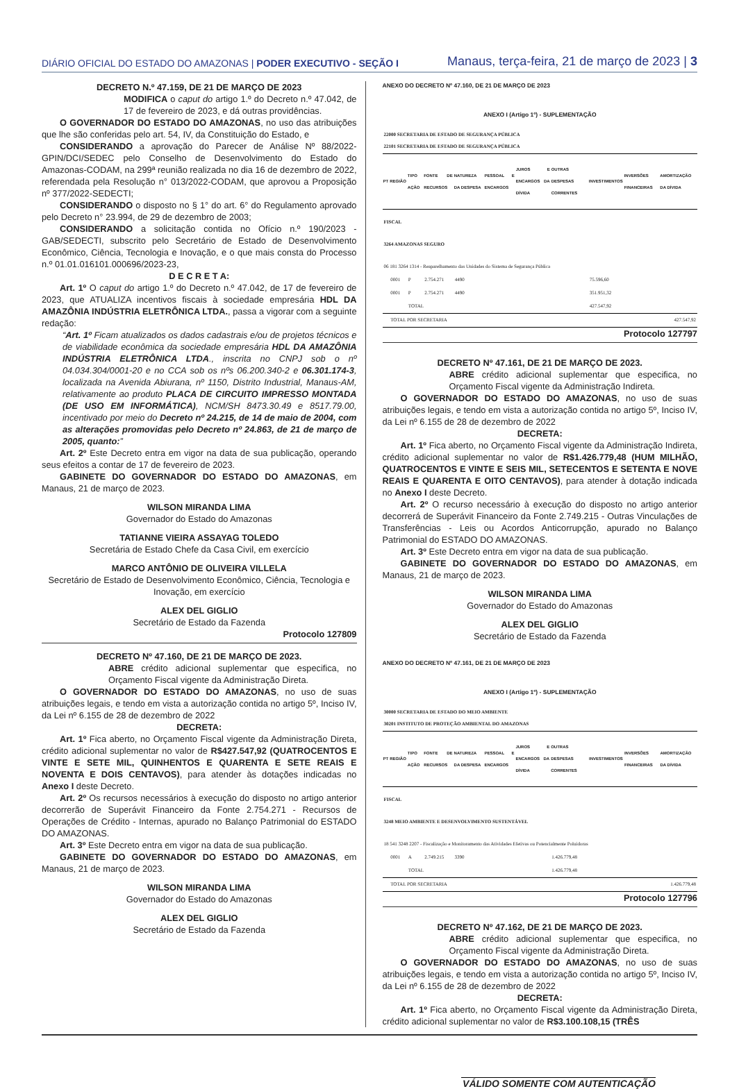DIÁRIO OFICIAL DO ESTADO DO AMAZONAS | PODER EXECUTIVO - SEÇÃO I
Manaus, terça-feira, 21 de março de 2023 | 3
DECRETO N.º 47.159, DE 21 DE MARÇO DE 2023
MODIFICA o caput do artigo 1.º do Decreto n.º 47.042, de 17 de fevereiro de 2023, e dá outras providências.
O GOVERNADOR DO ESTADO DO AMAZONAS, no uso das atribuições que lhe são conferidas pelo art. 54, IV, da Constituição do Estado, e
CONSIDERANDO a aprovação do Parecer de Análise Nº 88/2022-GPIN/DCI/SEDEC pelo Conselho de Desenvolvimento do Estado do Amazonas-CODAM, na 299ª reunião realizada no dia 16 de dezembro de 2022, referendada pela Resolução n° 013/2022-CODAM, que aprovou a Proposição nº 377/2022-SEDECTI;
CONSIDERANDO o disposto no § 1° do art. 6° do Regulamento aprovado pelo Decreto n° 23.994, de 29 de dezembro de 2003;
CONSIDERANDO a solicitação contida no Ofício n.º 190/2023 - GAB/SEDECTI, subscrito pelo Secretário de Estado de Desenvolvimento Econômico, Ciência, Tecnologia e Inovação, e o que mais consta do Processo n.º 01.01.016101.000696/2023-23,
D E C R E T A:
Art. 1º O caput do artigo 1.º do Decreto n.º 47.042, de 17 de fevereiro de 2023, que ATUALIZA incentivos fiscais à sociedade empresária HDL DA AMAZÔNIA INDÚSTRIA ELETRÔNICA LTDA., passa a vigorar com a seguinte redação:
“Art. 1º Ficam atualizados os dados cadastrais e/ou de projetos técnicos e de viabilidade econômica da sociedade empresária HDL DA AMAZÔNIA INDÚSTRIA ELETRÔNICA LTDA., inscrita no CNPJ sob o nº 04.034.304/0001-20 e no CCA sob os nºs 06.200.340-2 e 06.301.174-3, localizada na Avenida Abiurana, nº 1150, Distrito Industrial, Manaus-AM, relativamente ao produto PLACA DE CIRCUITO IMPRESSO MONTADA (DE USO EM INFORMÁTICA), NCM/SH 8473.30.49 e 8517.79.00, incentivado por meio do Decreto nº 24.215, de 14 de maio de 2004, com as alterações promovidas pelo Decreto nº 24.863, de 21 de março de 2005, quanto:”
Art. 2º Este Decreto entra em vigor na data de sua publicação, operando seus efeitos a contar de 17 de fevereiro de 2023.
GABINETE DO GOVERNADOR DO ESTADO DO AMAZONAS, em Manaus, 21 de março de 2023.
WILSON MIRANDA LIMA
Governador do Estado do Amazonas
TATIANNE VIEIRA ASSAYAG TOLEDO
Secretária de Estado Chefe da Casa Civil, em exercício
MARCO ANTÔNIO DE OLIVEIRA VILLELA
Secretário de Estado de Desenvolvimento Econômico, Ciência, Tecnologia e Inovação, em exercício
ALEX DEL GIGLIO
Secretário de Estado da Fazenda
Protocolo 127809
DECRETO Nº 47.160, DE 21 DE MARÇO DE 2023.
ABRE crédito adicional suplementar que especifica, no Orçamento Fiscal vigente da Administração Direta.
O GOVERNADOR DO ESTADO DO AMAZONAS, no uso de suas atribuições legais, e tendo em vista a autorização contida no artigo 5º, Inciso IV, da Lei nº 6.155 de 28 de dezembro de 2022
DECRETA:
Art. 1º Fica aberto, no Orçamento Fiscal vigente da Administração Direta, crédito adicional suplementar no valor de R$427.547,92 (QUATROCENTOS E VINTE E SETE MIL, QUINHENTOS E QUARENTA E SETE REAIS E NOVENTA E DOIS CENTAVOS), para atender às dotações indicadas no Anexo I deste Decreto.
Art. 2º Os recursos necessários à execução do disposto no artigo anterior decorrerão de Superávit Financeiro da Fonte 2.754.271 - Recursos de Operações de Crédito - Internas, apurado no Balanço Patrimonial do ESTADO DO AMAZONAS.
Art. 3º Este Decreto entra em vigor na data de sua publicação.
GABINETE DO GOVERNADOR DO ESTADO DO AMAZONAS, em Manaus, 21 de março de 2023.
WILSON MIRANDA LIMA
Governador do Estado do Amazonas
ALEX DEL GIGLIO
Secretário de Estado da Fazenda
ANEXO DO DECRETO Nº 47.160, DE 21 DE MARÇO DE 2023
ANEXO I (Artigo 1º) - SUPLEMENTAÇÃO
| 22000 SECRETARIA DE ESTADO DE SEGURANÇA PÚBLICA 22101 SECRETARIA DE ESTADO DE SEGURANÇA PÚBLICA | | | | | | | | | | |
| PT | REGIÃO | TIPO AÇÃO | FONTE DE RECURSOS | NATUREZA DA DESPESA | PESSOAL E ENCARGOS | JUROS E ENCARGOS DA DÍVIDA | OUTRAS DESPESAS CORRENTES | INVESTIMENTOS | INVERSÕES FINANCEIRAS | AMORTIZAÇÃO DA DÍVIDA |
| FISCAL | | | | | | | | | | |
| 3264 AMAZONAS SEGURO | | | | | | | | | | |
| 06 181 3264 1314 - Reaparelhamento das Unidades do Sistema de Segurança Pública | | | | | | | | | | |
| | 0001 | P | 2.754.271 | 4490 | | | | 75.596,60 | | |
| | 0001 | P | 2.754.271 | 4490 | | | | 351.951,32 | | |
| | | TOTAL | | | | | | 427.547,92 | | |
| | TOTAL POR SECRETARIA | | | | | 427.547,92 | | | | |
Protocolo 127797
DECRETO Nº 47.161, DE 21 DE MARÇO DE 2023.
ABRE crédito adicional suplementar que especifica, no Orçamento Fiscal vigente da Administração Indireta.
O GOVERNADOR DO ESTADO DO AMAZONAS, no uso de suas atribuições legais, e tendo em vista a autorização contida no artigo 5º, Inciso IV, da Lei nº 6.155 de 28 de dezembro de 2022
DECRETA:
Art. 1º Fica aberto, no Orçamento Fiscal vigente da Administração Indireta, crédito adicional suplementar no valor de R$1.426.779,48 (HUM MILHÃO, QUATROCENTOS E VINTE E SEIS MIL, SETECENTOS E SETENTA E NOVE REAIS E QUARENTA E OITO CENTAVOS), para atender à dotação indicada no Anexo I deste Decreto.
Art. 2º O recurso necessário à execução do disposto no artigo anterior decorrerá de Superávit Financeiro da Fonte 2.749.215 - Outras Vinculações de Transferências - Leis ou Acordos Anticorrupção, apurado no Balanço Patrimonial do ESTADO DO AMAZONAS.
Art. 3º Este Decreto entra em vigor na data de sua publicação.
GABINETE DO GOVERNADOR DO ESTADO DO AMAZONAS, em Manaus, 21 de março de 2023.
WILSON MIRANDA LIMA
Governador do Estado do Amazonas
ALEX DEL GIGLIO
Secretário de Estado da Fazenda
ANEXO DO DECRETO Nº 47.161, DE 21 DE MARÇO DE 2023
ANEXO I (Artigo 1º) - SUPLEMENTAÇÃO
| 30000 SECRETARIA DE ESTADO DO MEIO AMBIENTE 30201 INSTITUTO DE PROTEÇÃO AMBIENTAL DO AMAZONAS | | | | | | | | | | |
| PT | REGIÃO | TIPO AÇÃO | FONTE DE RECURSOS | NATUREZA DA DESPESA | PESSOAL E ENCARGOS | JUROS E ENCARGOS DA DÍVIDA | OUTRAS DESPESAS CORRENTES | INVESTIMENTOS | INVERSÕES FINANCEIRAS | AMORTIZAÇÃO DA DÍVIDA |
| FISCAL | | | | | | | | | | |
| 3248 MEIO AMBIENTE E DESENVOLVIMENTO SUSTENTÁVEL | | | | | | | | | | |
| 18 541 3248 2207 - Fiscalização e Monitoramento das Atividades Efetivas ou Potencialmente Poluidoras | | | | | | | | | | |
| | 0001 | A | 2.749.215 | 3390 | | | 1.426.779,48 | | | |
| | | TOTAL | | | | | 1.426.779,48 | | | |
| | TOTAL POR SECRETARIA | | | | | 1.426.779,48 | | | | |
Protocolo 127796
DECRETO Nº 47.162, DE 21 DE MARÇO DE 2023.
ABRE crédito adicional suplementar que especifica, no Orçamento Fiscal vigente da Administração Direta.
O GOVERNADOR DO ESTADO DO AMAZONAS, no uso de suas atribuições legais, e tendo em vista a autorização contida no artigo 5º, Inciso IV, da Lei nº 6.155 de 28 de dezembro de 2022
DECRETA:
Art. 1º Fica aberto, no Orçamento Fiscal vigente da Administração Direta, crédito adicional suplementar no valor de R$3.100.108,15 (TRÊS
VÁLIDO SOMENTE COM AUTENTICAÇÃO